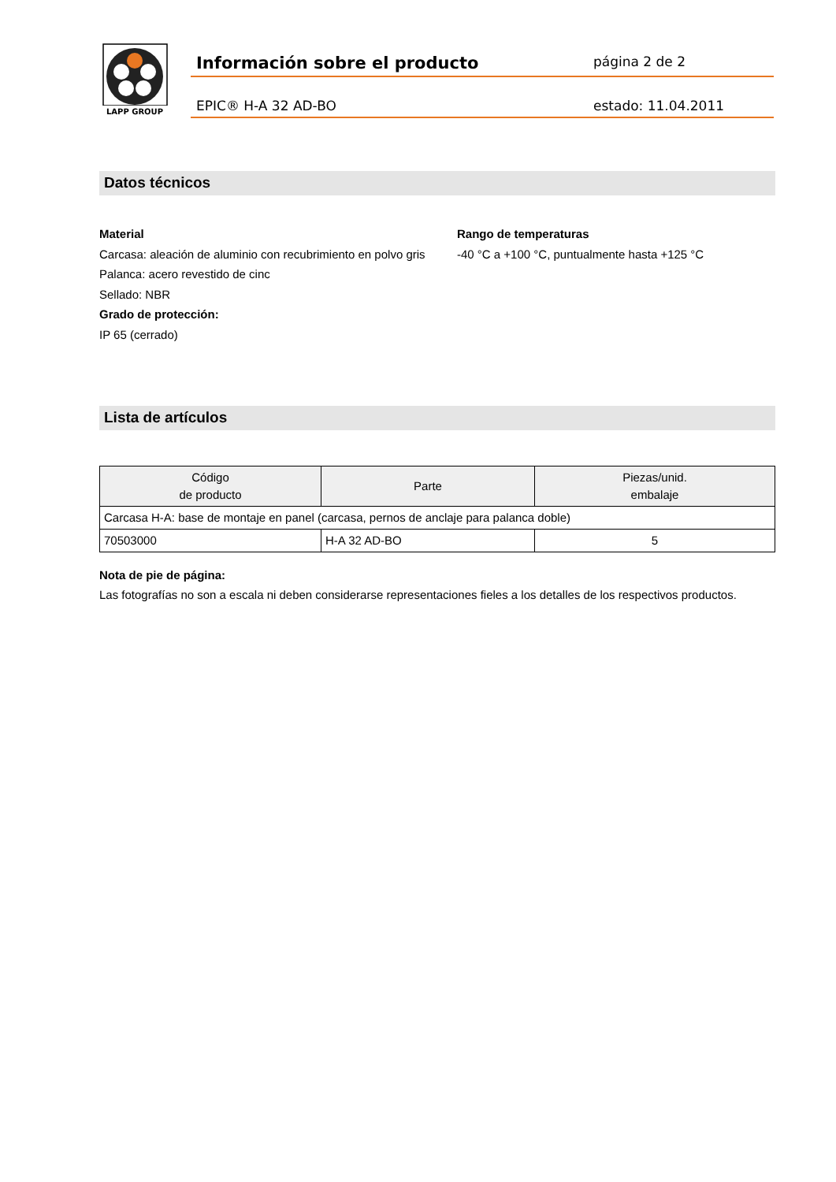LAPP GROUP
Información sobre el producto
página 2 de 2
EPIC® H-A 32 AD-BO estado: 11.04.2011
Datos técnicos
Material
Carcasa: aleación de aluminio con recubrimiento en polvo gris Palanca: acero revestido de cinc
Sellado: NBR
Grado de protección:
IP 65 (cerrado)
Rango de temperaturas
-40 °C a +100 °C, puntualmente hasta +125 °C
Lista de artículos
| Código de producto | Parte | Piezas/unid. embalaje |
| --- | --- | --- |
| Carcasa H-A: base de montaje en panel (carcasa, pernos de anclaje para palanca doble) | | |
| 70503000 | H-A 32 AD-BO | 5 |
Nota de pie de página:
Las fotografías no son a escala ni deben considerarse representaciones fieles a los detalles de los respectivos productos.